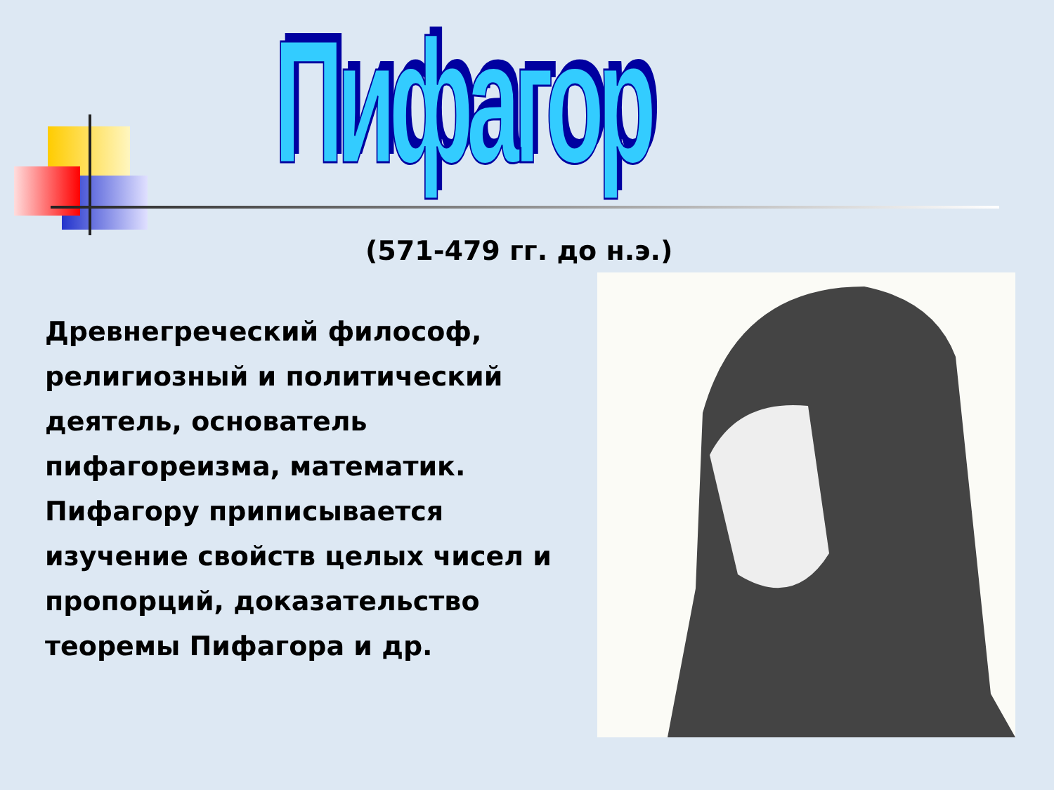Пифагор
(571-479 гг. до н.э.)
Древнегреческий философ, религиозный и политический деятель, основатель пифагореизма, математик. Пифагору приписывается изучение свойств целых чисел и пропорций, доказательство теоремы Пифагора и др.